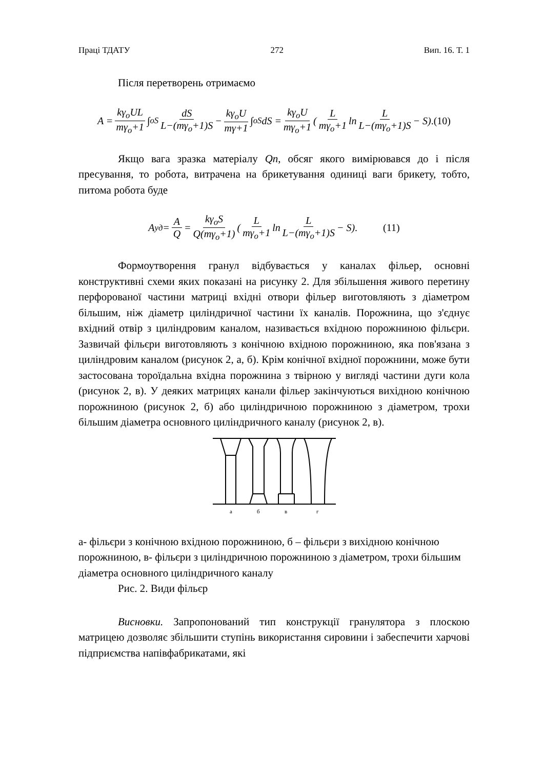Праці ТДАТУ 272 Вип. 16. Т. 1
Після перетворень отримаємо
A = kγ<sub>o</sub>UL mγ<sub>o</sub>+1 ∫<sub>o</sub><sup>S</sup> dS L−(mγ<sub>o</sub>+1)S − kγ<sub>o</sub>U mγ+1 ∫<sub>o</sub><sup>S</sup>dS = kγ<sub>o</sub>U mγ<sub>o</sub>+1 (L mγ<sub>o</sub>+1 ln L L−(mγ<sub>o</sub>+1)S − S).(10)
Якщо вага зразка матеріалу Qn, обсяг якого вимірювався до і після пресування, то робота, витрачена на брикетування одиниці ваги брикету, тобто, питома робота буде
A<sub>уд</sub> = A Q = kγ<sub>o</sub>S Q(mγ<sub>o</sub>+1) (L mγ<sub>o</sub>+1 ln L L−(mγ<sub>o</sub>+1)S − S). (11)
Формоутворення гранул відбувається у каналах фільер, основні конструктивні схеми яких показані на рисунку 2. Для збільшення живого перетину перфорованої частини матриці вхідні отвори фільер виготовляють з діаметром більшим, ніж діаметр циліндричної частини їх каналів. Порожнина, що з'єднує вхідний отвір з циліндровим каналом, називається вхідною порожниною фільєри. Зазвичай фільєри виготовляють з конічною вхідною порожниною, яка пов'язана з циліндровим каналом (рисунок 2, а, б). Крім конічної вхідної порожнини, може бути застосована тороїдальна вхідна порожнина з твірною у вигляді частини дуги кола (рисунок 2, в). У деяких матрицях канали фільер закінчуються вихідною конічною порожниною (рисунок 2, б) або циліндричною порожниною з діаметром, трохи більшим діаметра основного циліндричного каналу (рисунок 2, в).
а
б
в
г
а- фільєри з конічною вхідною порожниною, б – фільєри з вихідною конічною порожниною, в- фільєри з циліндричною порожниною з діаметром, трохи більшим діаметра основного циліндричного каналу
Рис. 2. Види фільєр
Висновки. Запропонований тип конструкції гранулятора з плоскою матрицею дозволяє збільшити ступінь використання сировини і забеспечити харчові підприємства напівфабрикатами, які